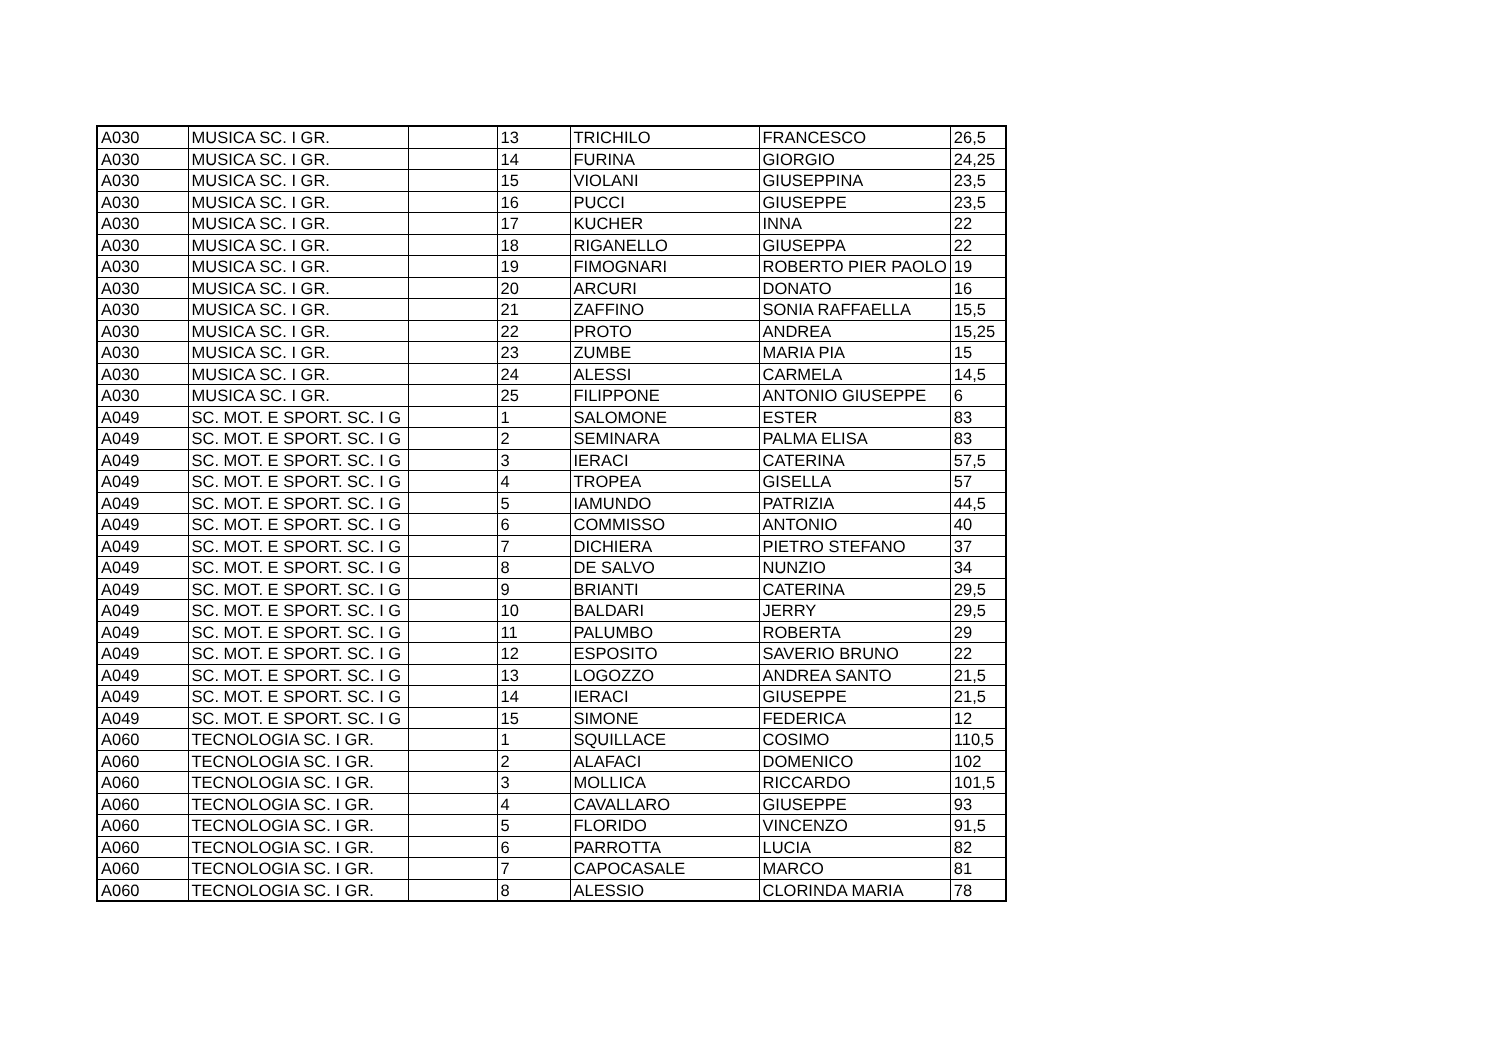| A030 | MUSICA SC. I GR. | | 13 | TRICHILO | FRANCESCO | 26,5 |
| A030 | MUSICA SC. I GR. | | 14 | FURINA | GIORGIO | 24,25 |
| A030 | MUSICA SC. I GR. | | 15 | VIOLANI | GIUSEPPINA | 23,5 |
| A030 | MUSICA SC. I GR. | | 16 | PUCCI | GIUSEPPE | 23,5 |
| A030 | MUSICA SC. I GR. | | 17 | KUCHER | INNA | 22 |
| A030 | MUSICA SC. I GR. | | 18 | RIGANELLO | GIUSEPPA | 22 |
| A030 | MUSICA SC. I GR. | | 19 | FIMOGNARI | ROBERTO PIER PAOLO | 19 |
| A030 | MUSICA SC. I GR. | | 20 | ARCURI | DONATO | 16 |
| A030 | MUSICA SC. I GR. | | 21 | ZAFFINO | SONIA RAFFAELLA | 15,5 |
| A030 | MUSICA SC. I GR. | | 22 | PROTO | ANDREA | 15,25 |
| A030 | MUSICA SC. I GR. | | 23 | ZUMBE | MARIA PIA | 15 |
| A030 | MUSICA SC. I GR. | | 24 | ALESSI | CARMELA | 14,5 |
| A030 | MUSICA SC. I GR. | | 25 | FILIPPONE | ANTONIO GIUSEPPE | 6 |
| A049 | SC. MOT. E SPORT. SC. I G | | 1 | SALOMONE | ESTER | 83 |
| A049 | SC. MOT. E SPORT. SC. I G | | 2 | SEMINARA | PALMA ELISA | 83 |
| A049 | SC. MOT. E SPORT. SC. I G | | 3 | IERACI | CATERINA | 57,5 |
| A049 | SC. MOT. E SPORT. SC. I G | | 4 | TROPEA | GISELLA | 57 |
| A049 | SC. MOT. E SPORT. SC. I G | | 5 | IAMUNDO | PATRIZIA | 44,5 |
| A049 | SC. MOT. E SPORT. SC. I G | | 6 | COMMISSO | ANTONIO | 40 |
| A049 | SC. MOT. E SPORT. SC. I G | | 7 | DICHIERA | PIETRO STEFANO | 37 |
| A049 | SC. MOT. E SPORT. SC. I G | | 8 | DE SALVO | NUNZIO | 34 |
| A049 | SC. MOT. E SPORT. SC. I G | | 9 | BRIANTI | CATERINA | 29,5 |
| A049 | SC. MOT. E SPORT. SC. I G | | 10 | BALDARI | JERRY | 29,5 |
| A049 | SC. MOT. E SPORT. SC. I G | | 11 | PALUMBO | ROBERTA | 29 |
| A049 | SC. MOT. E SPORT. SC. I G | | 12 | ESPOSITO | SAVERIO BRUNO | 22 |
| A049 | SC. MOT. E SPORT. SC. I G | | 13 | LOGOZZO | ANDREA SANTO | 21,5 |
| A049 | SC. MOT. E SPORT. SC. I G | | 14 | IERACI | GIUSEPPE | 21,5 |
| A049 | SC. MOT. E SPORT. SC. I G | | 15 | SIMONE | FEDERICA | 12 |
| A060 | TECNOLOGIA SC. I GR. | | 1 | SQUILLACE | COSIMO | 110,5 |
| A060 | TECNOLOGIA SC. I GR. | | 2 | ALAFACI | DOMENICO | 102 |
| A060 | TECNOLOGIA SC. I GR. | | 3 | MOLLICA | RICCARDO | 101,5 |
| A060 | TECNOLOGIA SC. I GR. | | 4 | CAVALLARO | GIUSEPPE | 93 |
| A060 | TECNOLOGIA SC. I GR. | | 5 | FLORIDO | VINCENZO | 91,5 |
| A060 | TECNOLOGIA SC. I GR. | | 6 | PARROTTA | LUCIA | 82 |
| A060 | TECNOLOGIA SC. I GR. | | 7 | CAPOCASALE | MARCO | 81 |
| A060 | TECNOLOGIA SC. I GR. | | 8 | ALESSIO | CLORINDA MARIA | 78 |